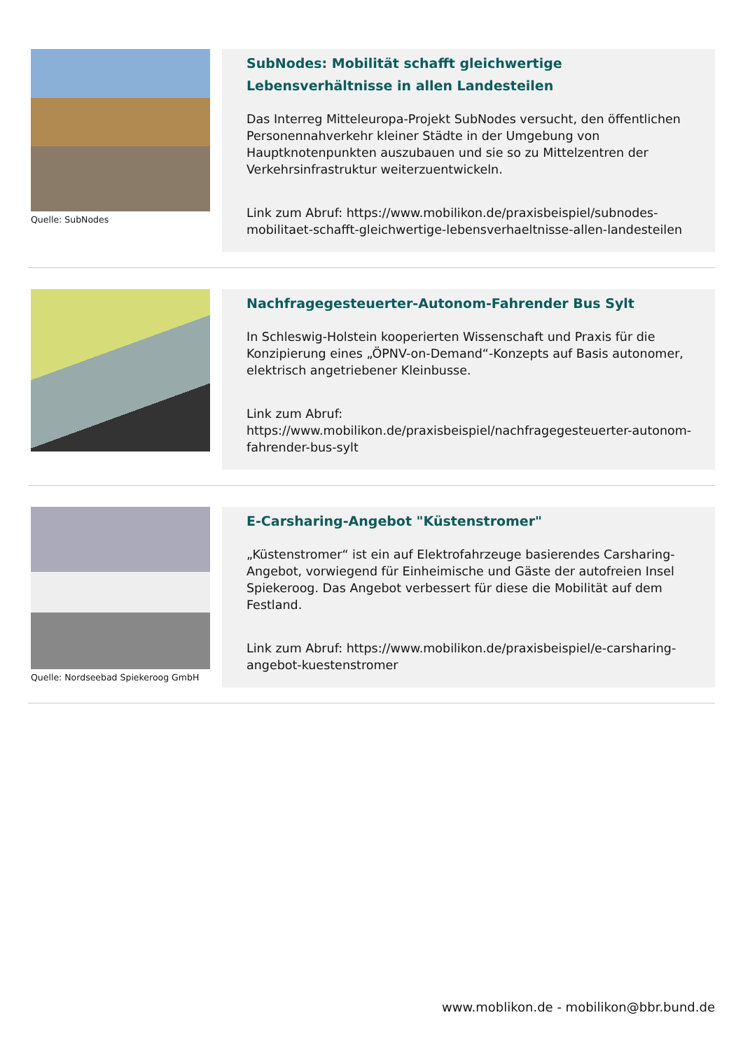Quelle: SubNodes
SubNodes: Mobilität schafft gleichwertige Lebensverhältnisse in allen Landesteilen
Das Interreg Mitteleuropa-Projekt SubNodes versucht, den öffentlichen Personennahverkehr kleiner Städte in der Umgebung von Hauptknotenpunkten auszubauen und sie so zu Mittelzentren der Verkehrsinfrastruktur weiterzuentwickeln.
Link zum Abruf: https://www.mobilikon.de/praxisbeispiel/subnodes-mobilitaet-schafft-gleichwertige-lebensverhaeltnisse-allen-landesteilen
Nachfragegesteuerter-Autonom-Fahrender Bus Sylt
In Schleswig-Holstein kooperierten Wissenschaft und Praxis für die Konzipierung eines „ÖPNV-on-Demand“-Konzepts auf Basis autonomer, elektrisch angetriebener Kleinbusse.
Link zum Abruf:
https://www.mobilikon.de/praxisbeispiel/nachfragegesteuerter-autonom-fahrender-bus-sylt
Quelle: Nordseebad Spiekeroog GmbH
E-Carsharing-Angebot "Küstenstromer"
„Küstenstromer“ ist ein auf Elektrofahrzeuge basierendes Carsharing-Angebot, vorwiegend für Einheimische und Gäste der autofreien Insel Spiekeroog. Das Angebot verbessert für diese die Mobilität auf dem Festland.
Link zum Abruf: https://www.mobilikon.de/praxisbeispiel/e-carsharing-angebot-kuestenstromer
www.moblikon.de - mobilikon@bbr.bund.de